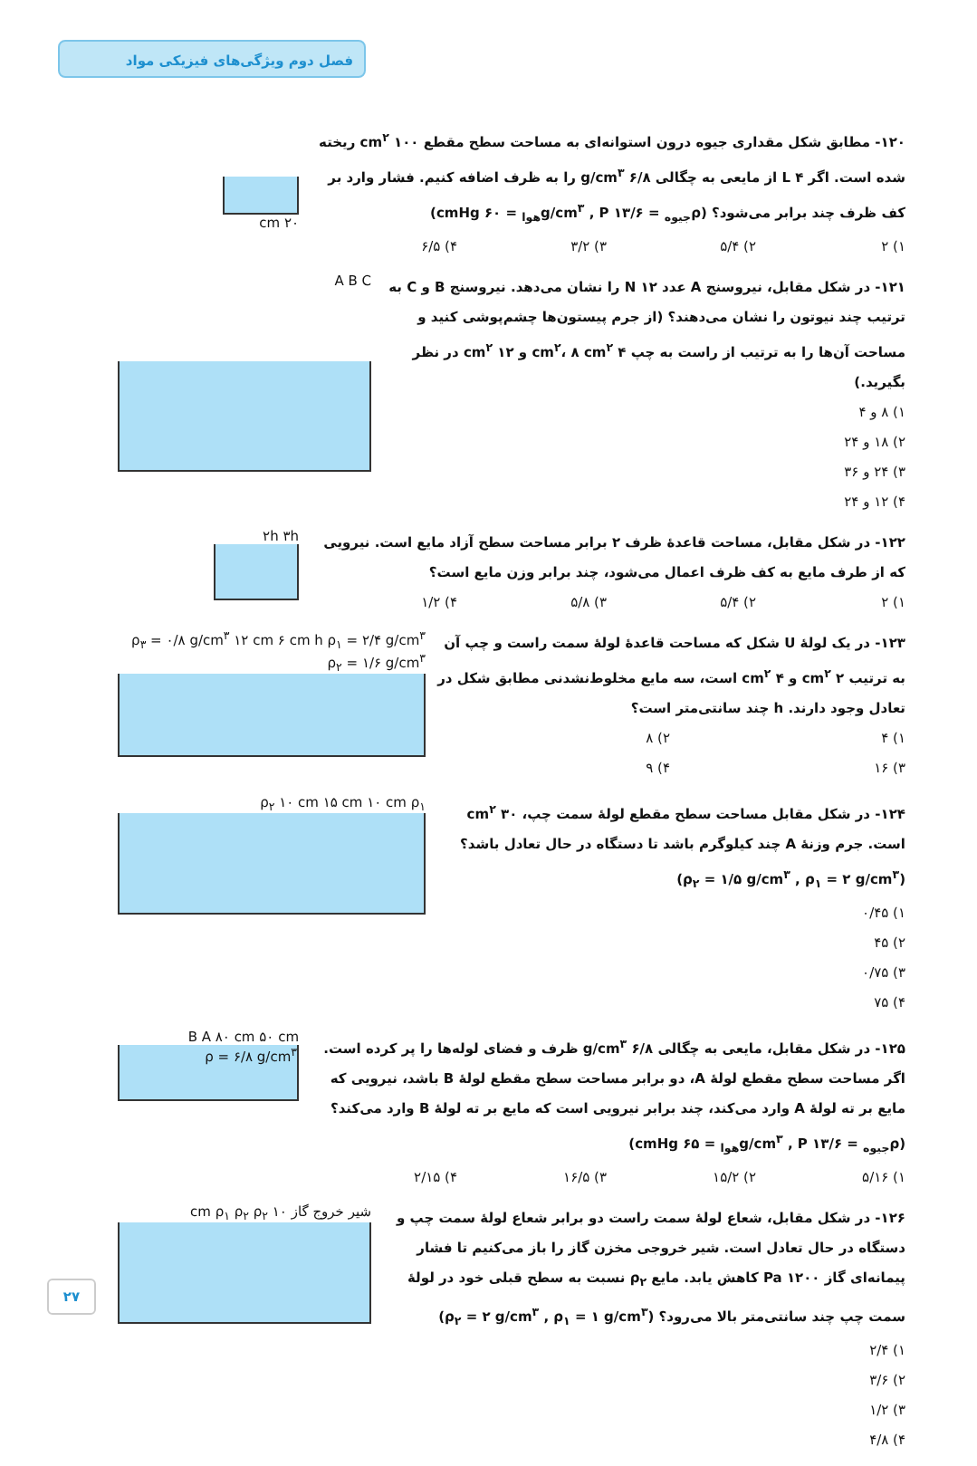فصل دوم ویژگی‌های فیزیکی مواد
۱۲۰- مطابق شکل مقداری جیوه درون استوانه‌ای به مساحت سطح مقطع ۱۰۰ cm<sup>۲</sup> ریخته شده است. اگر ۴ L از مایعی به چگالی ۶/۸ g/cm<sup>۳</sup> را به ظرف اضافه کنیم. فشار وارد بر کف ظرف چند برابر می‌شود؟ (ρ<sub>جیوه</sub> = ۱۳/۶ g/cm<sup>۳</sup> , P<sub>هوا</sub> = ۶۰ cmHg)
۱) ۲ ۲) ۵/۴ ۳) ۳/۲ ۴) ۶/۵
۲۰ cm
۱۲۱- در شکل مقابل، نیروسنج A عدد ۱۲ N را نشان می‌دهد. نیروسنج B و C به ترتیب چند نیوتون را نشان می‌دهند؟ (از جرم پیستون‌ها چشم‌پوشی کنید و مساحت آن‌ها را به ترتیب از راست به چپ ۴ cm<sup>۲</sup>، ۸ cm<sup>۲</sup> و ۱۲ cm<sup>۲</sup> در نظر بگیرید.)
۱) ۸ و ۴ ۲) ۱۸ و ۲۴ ۳) ۲۴ و ۳۶ ۴) ۱۲ و ۲۴
A B C
۱۲۲- در شکل مقابل، مساحت قاعدهٔ ظرف ۲ برابر مساحت سطح آزاد مایع است. نیرویی که از طرف مایع به کف ظرف اعمال می‌شود، چند برابر وزن مایع است؟
۱) ۲ ۲) ۵/۴ ۳) ۵/۸ ۴) ۱/۲
۲h ۳h
۱۲۳- در یک لولهٔ U شکل که مساحت قاعدهٔ لولهٔ سمت راست و چپ آن به ترتیب ۲ cm<sup>۲</sup> و ۴ cm<sup>۲</sup> است، سه مایع مخلوط‌نشدنی مطابق شکل در تعادل وجود دارند. h چند سانتی‌متر است؟
۱) ۴ ۲) ۸ ۳) ۱۶ ۴) ۹
ρ<sub>۳</sub> = ۰/۸ g/cm<sup>۳</sup> ۱۲ cm ۶ cm h ρ<sub>۱</sub> = ۲/۴ g/cm<sup>۳</sup> ρ<sub>۲</sub> = ۱/۶ g/cm<sup>۳</sup>
۱۲۴- در شکل مقابل مساحت سطح مقطع لولهٔ سمت چپ، ۳۰ cm<sup>۲</sup> است. جرم وزنهٔ A چند کیلوگرم باشد تا دستگاه در حال تعادل باشد؟ (ρ<sub>۲</sub> = ۱/۵ g/cm<sup>۳</sup> , ρ<sub>۱</sub> = ۲ g/cm<sup>۳</sup>)
۱) ۰/۴۵ ۲) ۴۵ ۳) ۰/۷۵ ۴) ۷۵
ρ<sub>۲</sub> ۱۰ cm ۱۵ cm ۱۰ cm ρ<sub>۱</sub>
۱۲۵- در شکل مقابل، مایعی به چگالی ۶/۸ g/cm<sup>۳</sup> ظرف و فضای لوله‌ها را پر کرده است. اگر مساحت سطح مقطع لولهٔ A، دو برابر مساحت سطح مقطع لولهٔ B باشد، نیرویی که مایع بر ته لولهٔ A وارد می‌کند، چند برابر نیرویی است که مایع بر ته لولهٔ B وارد می‌کند؟ (ρ<sub>جیوه</sub> = ۱۳/۶ g/cm<sup>۳</sup> , P<sub>هوا</sub> = ۶۵ cmHg)
۱) ۵/۱۶ ۲) ۱۵/۲ ۳) ۱۶/۵ ۴) ۲/۱۵
B A ۸۰ cm ۵۰ cm
ρ = ۶/۸ g/cm<sup>۳</sup>
۱۲۶- در شکل مقابل، شعاع لولهٔ سمت راست دو برابر شعاع لولهٔ سمت چپ و دستگاه در حال تعادل است. شیر خروجی مخزن گاز را باز می‌کنیم تا فشار پیمانه‌ای گاز ۱۲۰۰ Pa کاهش یابد. مایع ρ<sub>۲</sub> نسبت به سطح قبلی خود در لولهٔ سمت چپ چند سانتی‌متر بالا می‌رود؟ (ρ<sub>۲</sub> = ۲ g/cm<sup>۳</sup> , ρ<sub>۱</sub> = ۱ g/cm<sup>۳</sup>)
۱) ۲/۴ ۲) ۳/۶ ۳) ۱/۲ ۴) ۴/۸
شیر خروج گاز ۱۰ cm ρ<sub>۱</sub> ρ<sub>۲</sub> ρ<sub>۲</sub>
۲۷